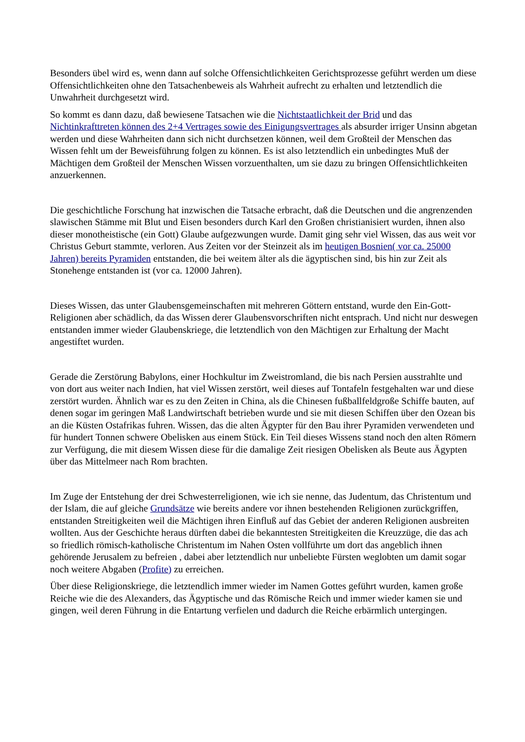Besonders übel wird es, wenn dann auf solche Offensichtlichkeiten Gerichtsprozesse geführt werden um diese Offensichtlichkeiten ohne den Tatsachenbeweis als Wahrheit aufrecht zu erhalten und letztendlich die Unwahrheit durchgesetzt wird.
So kommt es dann dazu, daß bewiesene Tatsachen wie die Nichtstaatlichkeit der Brid und das Nichtinkrafttreten können des 2+4 Vertrages sowie des Einigungsvertrages als absurder irriger Unsinn abgetan werden und diese Wahrheiten dann sich nicht durchsetzen können, weil dem Großteil der Menschen das Wissen fehlt um der Beweisführung folgen zu können. Es ist also letztendlich ein unbedingtes Muß der Mächtigen dem Großteil der Menschen Wissen vorzuenthalten, um sie dazu zu bringen Offensichtlichkeiten anzuerkennen.
Die geschichtliche Forschung hat inzwischen die Tatsache erbracht, daß die Deutschen und die angrenzenden slawischen Stämme mit Blut und Eisen besonders durch Karl den Großen christianisiert wurden, ihnen also dieser monotheistische (ein Gott) Glaube aufgezwungen wurde. Damit ging sehr viel Wissen, das aus weit vor Christus Geburt stammte, verloren. Aus Zeiten vor der Steinzeit als im heutigen Bosnien( vor ca. 25000 Jahren) bereits Pyramiden entstanden, die bei weitem älter als die ägyptischen sind, bis hin zur Zeit als Stonehenge entstanden ist (vor ca. 12000 Jahren).
Dieses Wissen, das unter Glaubensgemeinschaften mit mehreren Göttern entstand, wurde den Ein-Gott-Religionen aber schädlich, da das Wissen derer Glaubensvorschriften nicht entsprach. Und nicht nur deswegen entstanden immer wieder Glaubenskriege, die letztendlich von den Mächtigen zur Erhaltung der Macht angestiftet wurden.
Gerade die Zerstörung Babylons, einer Hochkultur im Zweistromland, die bis nach Persien ausstrahlte und von dort aus weiter nach Indien, hat viel Wissen zerstört, weil dieses auf Tontafeln festgehalten war und diese zerstört wurden. Ähnlich war es zu den Zeiten in China, als die Chinesen fußballfeldgroße Schiffe bauten, auf denen sogar im geringen Maß Landwirtschaft betrieben wurde und sie mit diesen Schiffen über den Ozean bis an die Küsten Ostafrikas fuhren. Wissen, das die alten Ägypter für den Bau ihrer Pyramiden verwendeten und für hundert Tonnen schwere Obelisken aus einem Stück. Ein Teil dieses Wissens stand noch den alten Römern zur Verfügung, die mit diesem Wissen diese für die damalige Zeit riesigen Obelisken als Beute aus Ägypten über das Mittelmeer nach Rom brachten.
Im Zuge der Entstehung der drei Schwesterreligionen, wie ich sie nenne, das Judentum, das Christentum und der Islam, die auf gleiche Grundsätze wie bereits andere vor ihnen bestehenden Religionen zurückgriffen, entstanden Streitigkeiten weil die Mächtigen ihren Einfluß auf das Gebiet der anderen Religionen ausbreiten wollten. Aus der Geschichte heraus dürften dabei die bekanntesten Streitigkeiten die Kreuzzüge, die das ach so friedlich römisch-katholische Christentum im Nahen Osten vollführte um dort das angeblich ihnen gehörende Jerusalem zu befreien , dabei aber letztendlich nur unbeliebte Fürsten weglobten um damit sogar noch weitere Abgaben (Profite) zu erreichen.
Über diese Religionskriege, die letztendlich immer wieder im Namen Gottes geführt wurden, kamen große Reiche wie die des Alexanders, das Ägyptische und das Römische Reich und immer wieder kamen sie und gingen, weil deren Führung in die Entartung verfielen und dadurch die Reiche erbärmlich untergingen.